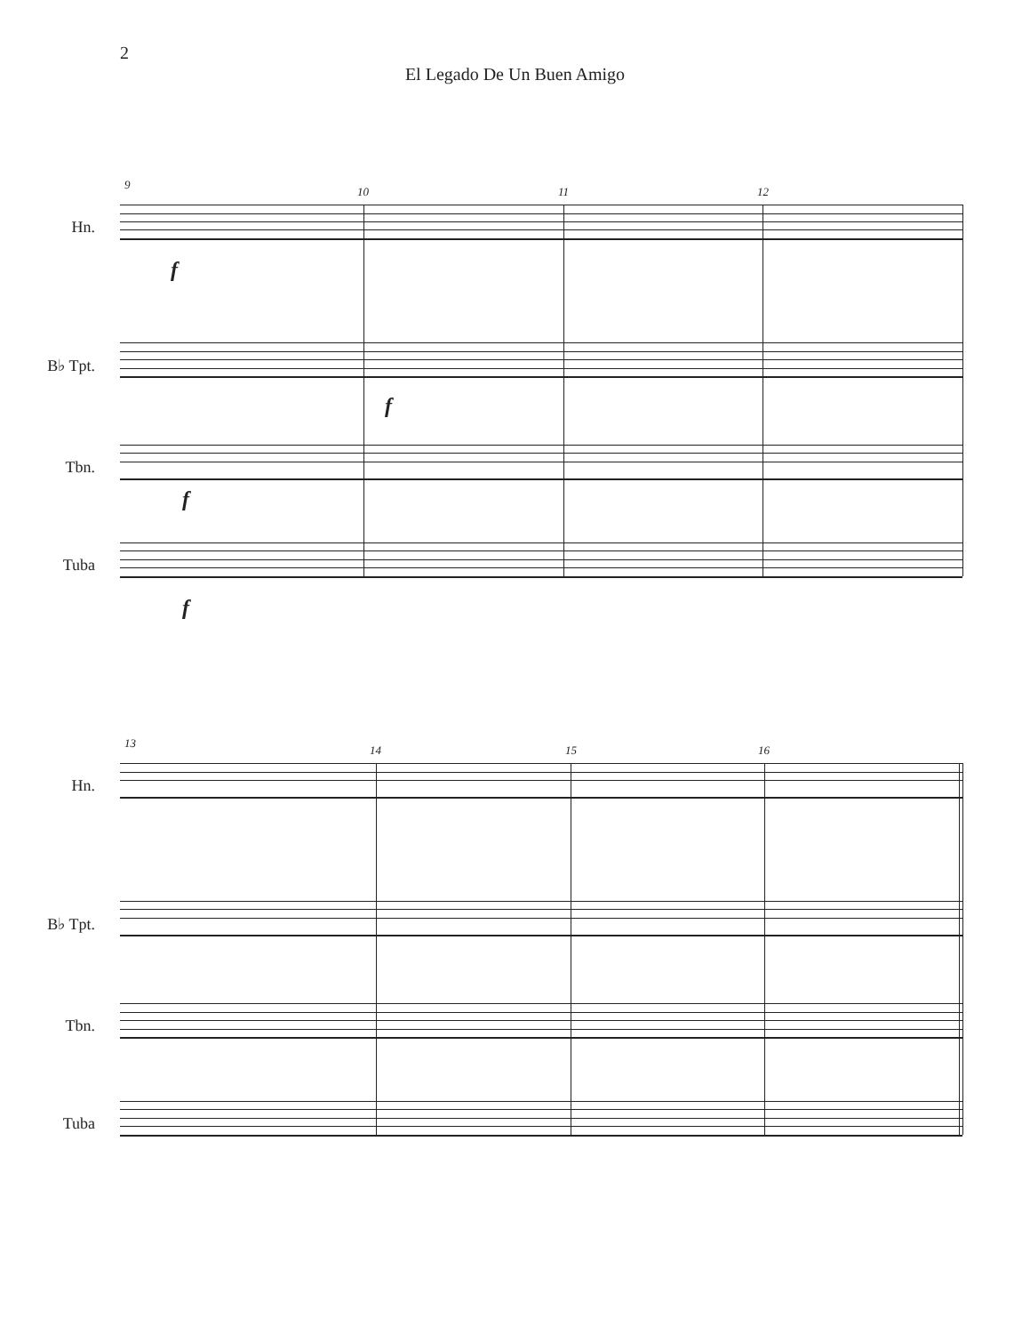2
El Legado De Un Buen Amigo
9
10 11 12
Hn.
f
B♭ Tpt.
f
Tbn.
f
Tuba
f
13
14 15 16
Hn.
B♭ Tpt.
Tbn.
Tuba